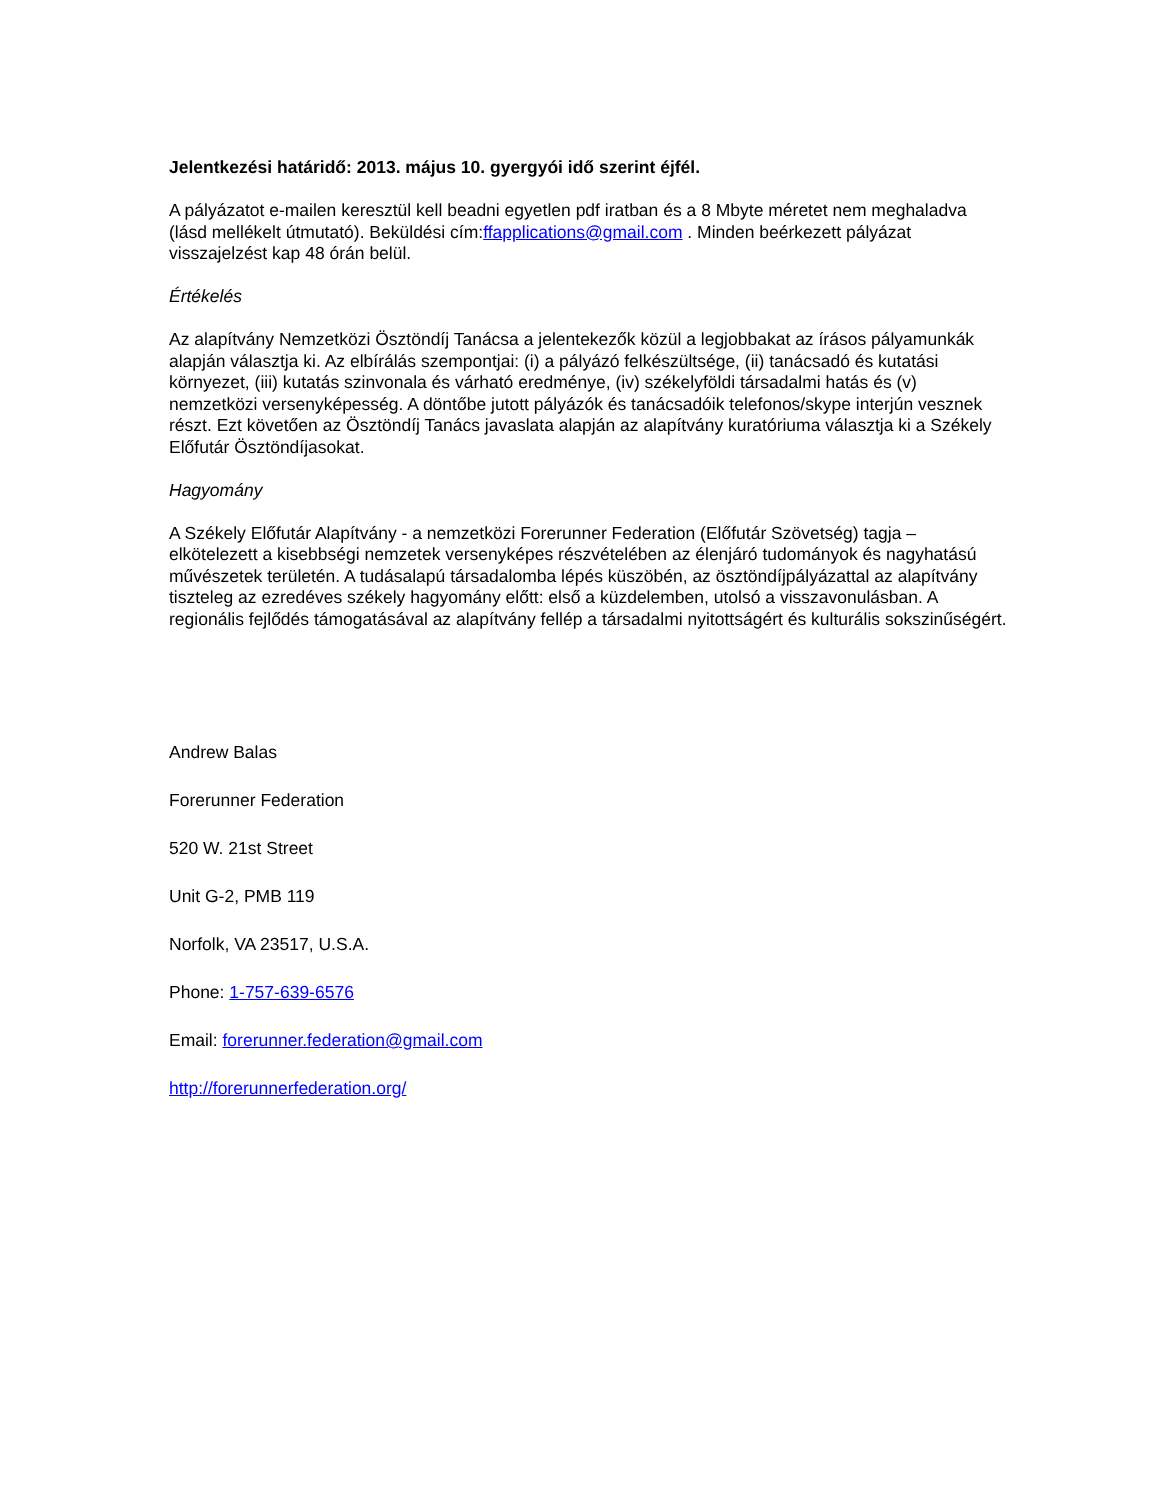Jelentkezési határidő: 2013. május 10. gyergyói idő szerint éjfél.
A pályázatot e-mailen keresztül kell beadni egyetlen pdf iratban és a 8 Mbyte méretet nem meghaladva (lásd mellékelt útmutató). Beküldési cím:ffapplications@gmail.com . Minden beérkezett pályázat visszajelzést kap 48 órán belül.
Értékelés
Az alapítvány Nemzetközi Ösztöndíj Tanácsa a jelentekezők közül a legjobbakat az írásos pályamunkák alapján választja ki. Az elbírálás szempontjai: (i) a pályázó felkészültsége, (ii) tanácsadó és kutatási környezet, (iii) kutatás szinvonala és várható eredménye, (iv) székelyföldi társadalmi hatás és (v) nemzetközi versenyképesség. A döntőbe jutott pályázók és tanácsadóik telefonos/skype interjún vesznek részt. Ezt követően az Ösztöndíj Tanács javaslata alapján az alapítvány kuratóriuma választja ki a Székely Előfutár Ösztöndíjasokat.
Hagyomány
A Székely Előfutár Alapítvány - a nemzetközi Forerunner Federation (Előfutár Szövetség) tagja – elkötelezett a kisebbségi nemzetek versenyképes részvételében az élenjáró tudományok és nagyhatású művészetek területén. A tudásalapú társadalomba lépés küszöbén, az ösztöndíjpályázattal az alapítvány tiszteleg az ezredéves székely hagyomány előtt: első a küzdelemben, utolsó a visszavonulásban. A regionális fejlődés támogatásával az alapítvány fellép a társadalmi nyitottságért és kulturális sokszinűségért.
Andrew Balas
Forerunner Federation
520 W. 21st Street
Unit G-2, PMB 119
Norfolk, VA 23517, U.S.A.
Phone: 1-757-639-6576
Email: forerunner.federation@gmail.com
http://forerunnerfederation.org/